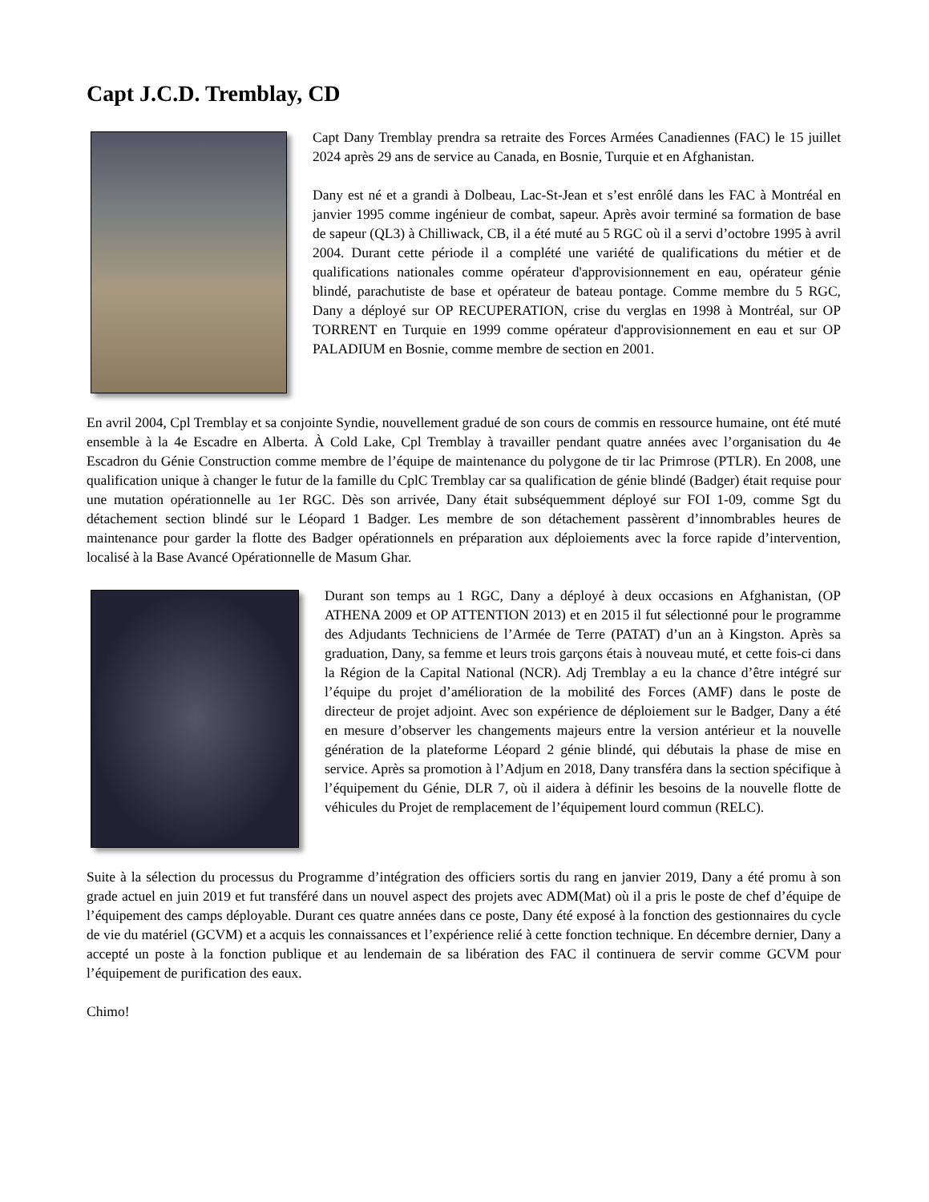Capt J.C.D. Tremblay, CD
Capt Dany Tremblay prendra sa retraite des Forces Armées Canadiennes (FAC) le 15 juillet 2024 après 29 ans de service au Canada, en Bosnie, Turquie et en Afghanistan.
Dany est né et a grandi à Dolbeau, Lac-St-Jean et s’est enrôlé dans les FAC à Montréal en janvier 1995 comme ingénieur de combat, sapeur. Après avoir terminé sa formation de base de sapeur (QL3) à Chilliwack, CB, il a été muté au 5 RGC où il a servi d’octobre 1995 à avril 2004. Durant cette période il a complété une variété de qualifications du métier et de qualifications nationales comme opérateur d'approvisionnement en eau, opérateur génie blindé, parachutiste de base et opérateur de bateau pontage. Comme membre du 5 RGC, Dany a déployé sur OP RECUPERATION, crise du verglas en 1998 à Montréal, sur OP TORRENT en Turquie en 1999 comme opérateur d'approvisionnement en eau et sur OP PALADIUM en Bosnie, comme membre de section en 2001.
En avril 2004, Cpl Tremblay et sa conjointe Syndie, nouvellement gradué de son cours de commis en ressource humaine, ont été muté ensemble à la 4e Escadre en Alberta. À Cold Lake, Cpl Tremblay à travailler pendant quatre années avec l’organisation du 4e Escadron du Génie Construction comme membre de l’équipe de maintenance du polygone de tir lac Primrose (PTLR). En 2008, une qualification unique à changer le futur de la famille du CplC Tremblay car sa qualification de génie blindé (Badger) était requise pour une mutation opérationnelle au 1er RGC. Dès son arrivée, Dany était subséquemment déployé sur FOI 1-09, comme Sgt du détachement section blindé sur le Léopard 1 Badger. Les membre de son détachement passèrent d’innombrables heures de maintenance pour garder la flotte des Badger opérationnels en préparation aux déploiements avec la force rapide d’intervention, localisé à la Base Avancé Opérationnelle de Masum Ghar.
Durant son temps au 1 RGC, Dany a déployé à deux occasions en Afghanistan, (OP ATHENA 2009 et OP ATTENTION 2013) et en 2015 il fut sélectionné pour le programme des Adjudants Techniciens de l’Armée de Terre (PATAT) d’un an à Kingston. Après sa graduation, Dany, sa femme et leurs trois garçons étais à nouveau muté, et cette fois-ci dans la Région de la Capital National (NCR). Adj Tremblay a eu la chance d’être intégré sur l’équipe du projet d’amélioration de la mobilité des Forces (AMF) dans le poste de directeur de projet adjoint. Avec son expérience de déploiement sur le Badger, Dany a été en mesure d’observer les changements majeurs entre la version antérieur et la nouvelle génération de la plateforme Léopard 2 génie blindé, qui débutais la phase de mise en service. Après sa promotion à l’Adjum en 2018, Dany transféra dans la section spécifique à l’équipement du Génie, DLR 7, où il aidera à définir les besoins de la nouvelle flotte de véhicules du Projet de remplacement de l’équipement lourd commun (RELC).
Suite à la sélection du processus du Programme d’intégration des officiers sortis du rang en janvier 2019, Dany a été promu à son grade actuel en juin 2019 et fut transféré dans un nouvel aspect des projets avec ADM(Mat) où il a pris le poste de chef d’équipe de l’équipement des camps déployable. Durant ces quatre années dans ce poste, Dany été exposé à la fonction des gestionnaires du cycle de vie du matériel (GCVM) et a acquis les connaissances et l’expérience relié à cette fonction technique. En décembre dernier, Dany a accepté un poste à la fonction publique et au lendemain de sa libération des FAC il continuera de servir comme GCVM pour l’équipement de purification des eaux.
Chimo!